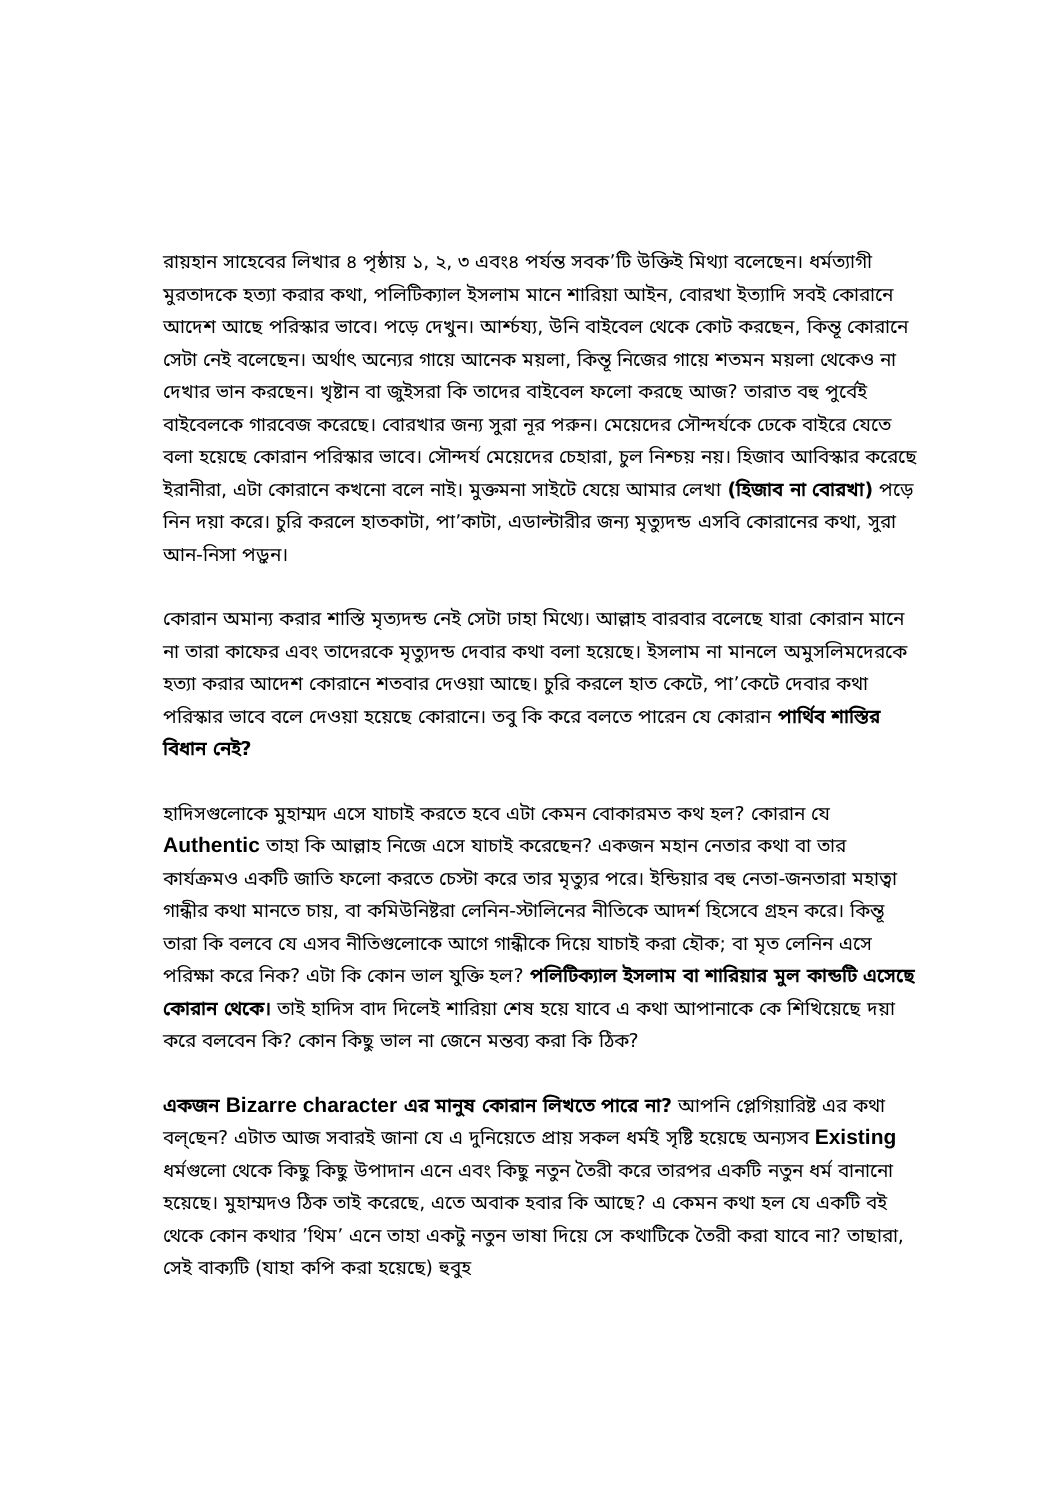রায়হান সাহেবের লিখার ৪ পৃষ্ঠায় ১, ২, ৩ এবং৪ পর্যন্ত সবক’টি উক্তিই মিথ্যা বলেছেন। ধর্মত্যাগী মুরতাদকে হত্যা করার কথা, পলিটিক্যাল ইসলাম মানে শারিয়া আইন, বোরখা ইত্যাদি সবই কোরানে আদেশ আছে পরিস্কার ভাবে। পড়ে দেখুন। আর্শ্চয্য, উনি বাইবেল থেকে কোট করছেন, কিন্তূ কোরানে সেটা নেই বলেছেন। অর্থাৎ অন্যের গায়ে আনেক ময়লা, কিন্তূ নিজের গায়ে শতমন ময়লা থেকেও না দেখার ভান করছেন। খৃষ্টান বা জুইসরা কি তাদের বাইবেল ফলো করছে আজ? তারাত বহু পুর্বেই বাইবেলকে গারবেজ করেছে। বোরখার জন্য সুরা নূর পরুন। মেয়েদের সৌন্দর্যকে ঢেকে বাইরে যেতে বলা হয়েছে কোরান পরিস্কার ভাবে। সৌন্দর্য মেয়েদের চেহারা, চুল নিশ্চয় নয়। হিজাব আবিস্কার করেছে ইরানীরা, এটা কোরানে কখনো বলে নাই। মুক্তমনা সাইটে যেয়ে আমার লেখা (হিজাব না বোরখা) পড়ে নিন দয়া করে। চুরি করলে হাতকাটা, পা’কাটা, এডাল্টারীর জন্য মৃত্যুদন্ড এসবি কোরানের কথা, সুরা আন-নিসা পড়ুন।
কোরান অমান্য করার শাস্তি মৃত্যদন্ড নেই সেটা ঢাহা মিথ্যে। আল্লাহ বারবার বলেছে যারা কোরান মানে না তারা কাফের এবং তাদেরকে মৃত্যুদন্ড দেবার কথা বলা হয়েছে। ইসলাম না মানলে অমুসলিমদেরকে হত্যা করার আদেশ কোরানে শতবার দেওয়া আছে। চুরি করলে হাত কেটে, পা’কেটে দেবার কথা পরিস্কার ভাবে বলে দেওয়া হয়েছে কোরানে। তবু কি করে বলতে পারেন যে কোরান পার্থিব শাস্তির বিধান নেই?
হাদিসগুলোকে মুহাম্মদ এসে যাচাই করতে হবে এটা কেমন বোকারমত কথ হল? কোরান যে Authentic তাহা কি আল্লাহ নিজে এসে যাচাই করেছেন? একজন মহান নেতার কথা বা তার কার্যক্রমও একটি জাতি ফলো করতে চেস্টা করে তার মৃত্যুর পরে। ইন্ডিয়ার বহু নেতা-জনতারা মহাত্বা গান্ধীর কথা মানতে চায়, বা কমিউনিষ্টরা লেনিন-স্টালিনের নীতিকে আদর্শ হিসেবে গ্রহন করে। কিন্তূ তারা কি বলবে যে এসব নীতিগুলোকে আগে গান্ধীকে দিয়ে যাচাই করা হৌক; বা মৃত লেনিন এসে পরিক্ষা করে নিক? এটা কি কোন ভাল যুক্তি হল? পলিটিক্যাল ইসলাম বা শারিয়ার মুল কান্ডটি এসেছে কোরান থেকে। তাই হাদিস বাদ দিলেই শারিয়া শেষ হয়ে যাবে এ কথা আপানাকে কে শিখিয়েছে দয়া করে বলবেন কি? কোন কিছু ভাল না জেনে মন্তব্য করা কি ঠিক?
একজন Bizarre character এর মানুষ কোরান লিখতে পারে না? আপনি প্লেগিয়ারিষ্ট এর কথা বল্‌ছেন? এটাত আজ সবারই জানা যে এ দুনিয়েতে প্রায় সকল ধর্মই সৃষ্টি হয়েছে অন্যসব Existing ধর্মগুলো থেকে কিছু কিছু উপাদান এনে এবং কিছু নতুন তৈরী করে তারপর একটি নতুন ধর্ম বানানো হয়েছে। মুহাম্মদও ঠিক তাই করেছে, এতে অবাক হবার কি আছে? এ কেমন কথা হল যে একটি বই থেকে কোন কথার ’থিম’ এনে তাহা একটু নতুন ভাষা দিয়ে সে কথাটিকে তৈরী করা যাবে না? তাছারা, সেই বাক্যটি (যাহা কপি করা হয়েছে) হুবুহ